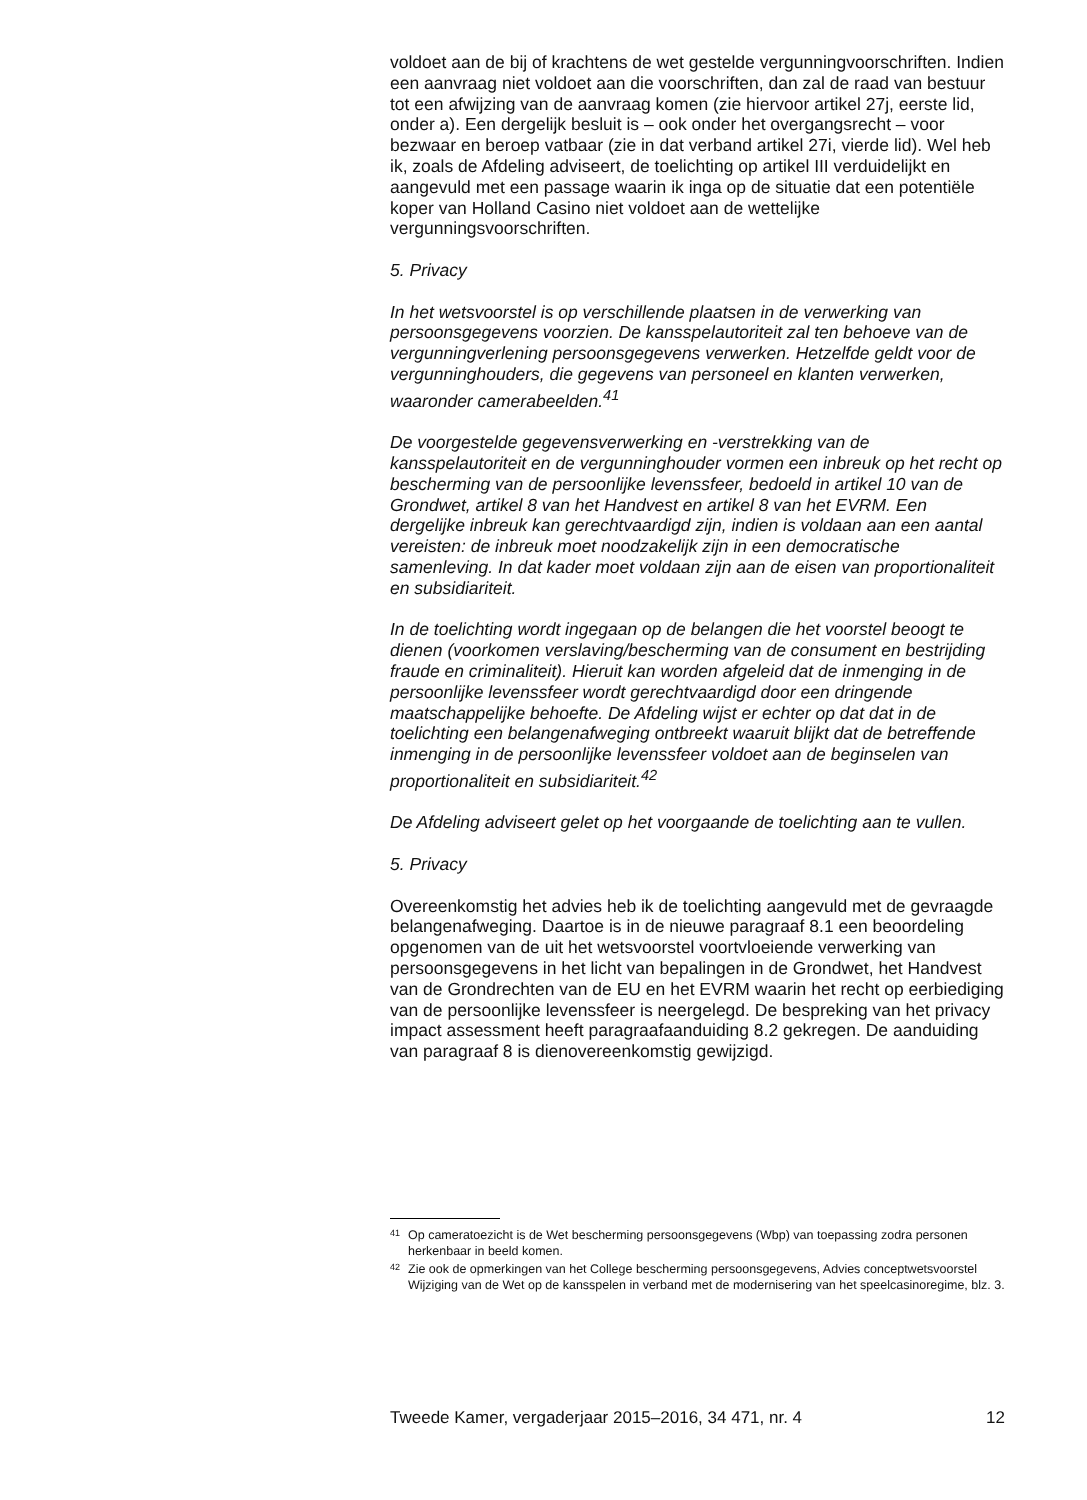voldoet aan de bij of krachtens de wet gestelde vergunningvoorschriften. Indien een aanvraag niet voldoet aan die voorschriften, dan zal de raad van bestuur tot een afwijzing van de aanvraag komen (zie hiervoor artikel 27j, eerste lid, onder a). Een dergelijk besluit is – ook onder het overgangsrecht – voor bezwaar en beroep vatbaar (zie in dat verband artikel 27i, vierde lid). Wel heb ik, zoals de Afdeling adviseert, de toelichting op artikel III verduidelijkt en aangevuld met een passage waarin ik inga op de situatie dat een potentiële koper van Holland Casino niet voldoet aan de wettelijke vergunningsvoorschriften.
5. Privacy
In het wetsvoorstel is op verschillende plaatsen in de verwerking van persoonsgegevens voorzien. De kansspelautoriteit zal ten behoeve van de vergunningverlening persoonsgegevens verwerken. Hetzelfde geldt voor de vergunninghouders, die gegevens van personeel en klanten verwerken, waaronder camerabeelden.<sup>41</sup>
De voorgestelde gegevensverwerking en -verstrekking van de kansspelautoriteit en de vergunninghouder vormen een inbreuk op het recht op bescherming van de persoonlijke levenssfeer, bedoeld in artikel 10 van de Grondwet, artikel 8 van het Handvest en artikel 8 van het EVRM. Een dergelijke inbreuk kan gerechtvaardigd zijn, indien is voldaan aan een aantal vereisten: de inbreuk moet noodzakelijk zijn in een democratische samenleving. In dat kader moet voldaan zijn aan de eisen van proportionaliteit en subsidiariteit.
In de toelichting wordt ingegaan op de belangen die het voorstel beoogt te dienen (voorkomen verslaving/bescherming van de consument en bestrijding fraude en criminaliteit). Hieruit kan worden afgeleid dat de inmenging in de persoonlijke levenssfeer wordt gerechtvaardigd door een dringende maatschappelijke behoefte. De Afdeling wijst er echter op dat dat in de toelichting een belangenafweging ontbreekt waaruit blijkt dat de betreffende inmenging in de persoonlijke levenssfeer voldoet aan de beginselen van proportionaliteit en subsidiariteit.<sup>42</sup>
De Afdeling adviseert gelet op het voorgaande de toelichting aan te vullen.
5. Privacy
Overeenkomstig het advies heb ik de toelichting aangevuld met de gevraagde belangenafweging. Daartoe is in de nieuwe paragraaf 8.1 een beoordeling opgenomen van de uit het wetsvoorstel voortvloeiende verwerking van persoonsgegevens in het licht van bepalingen in de Grondwet, het Handvest van de Grondrechten van de EU en het EVRM waarin het recht op eerbiediging van de persoonlijke levenssfeer is neergelegd. De bespreking van het privacy impact assessment heeft paragraafaanduiding 8.2 gekregen. De aanduiding van paragraaf 8 is dienovereenkomstig gewijzigd.
41 Op cameratoezicht is de Wet bescherming persoonsgegevens (Wbp) van toepassing zodra personen herkenbaar in beeld komen.
42 Zie ook de opmerkingen van het College bescherming persoonsgegevens, Advies conceptwetsvoorstel Wijziging van de Wet op de kansspelen in verband met de modernisering van het speelcasinoregime, blz. 3.
Tweede Kamer, vergaderjaar 2015–2016, 34 471, nr. 4 12